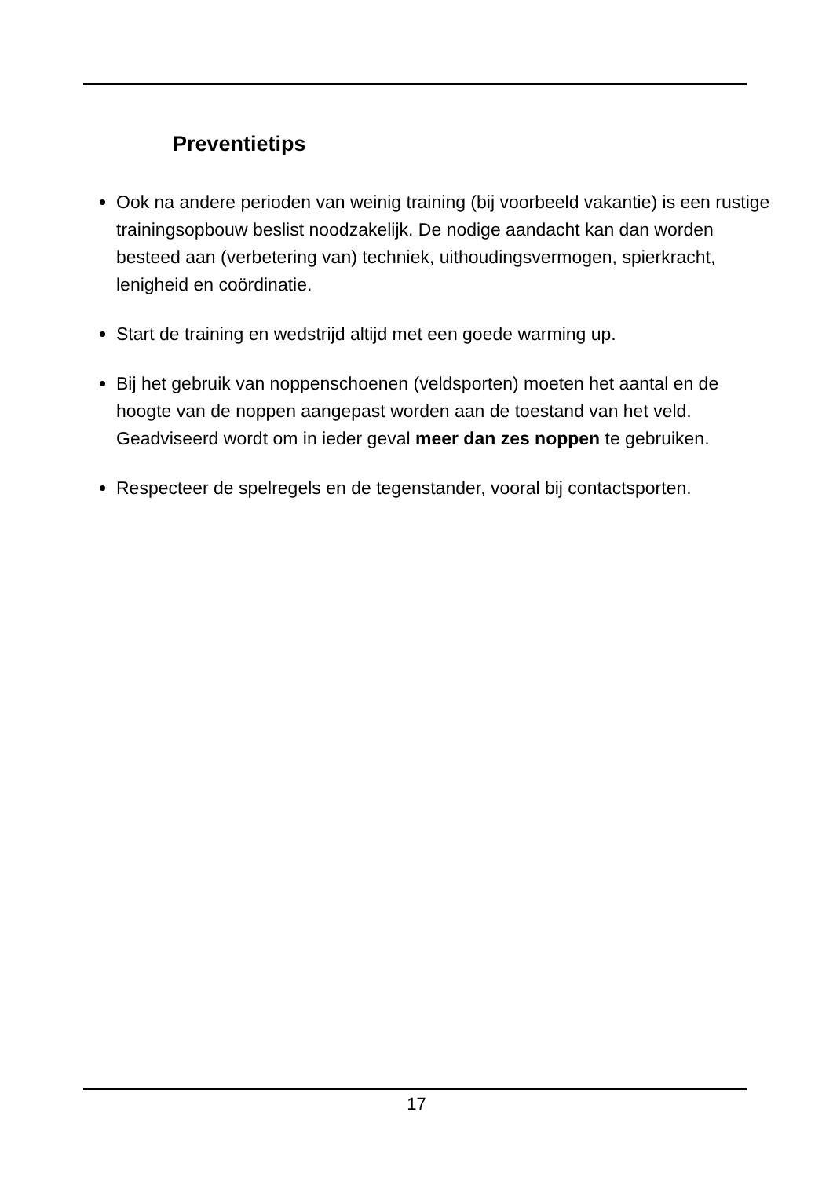Preventietips
Ook na andere perioden van weinig training (bij voorbeeld vakantie) is een rustige trainingsopbouw beslist noodzakelijk. De nodige aandacht kan dan worden besteed aan (verbetering van) techniek, uithoudingsvermogen, spierkracht, lenigheid en coördinatie.
Start de training en wedstrijd altijd met een goede warming up.
Bij het gebruik van noppenschoenen (veldsporten) moeten het aantal en de hoogte van de noppen aangepast worden aan de toestand van het veld. Geadviseerd wordt om in ieder geval meer dan zes noppen te gebruiken.
Respecteer de spelregels en de tegenstander, vooral bij contactsporten.
17